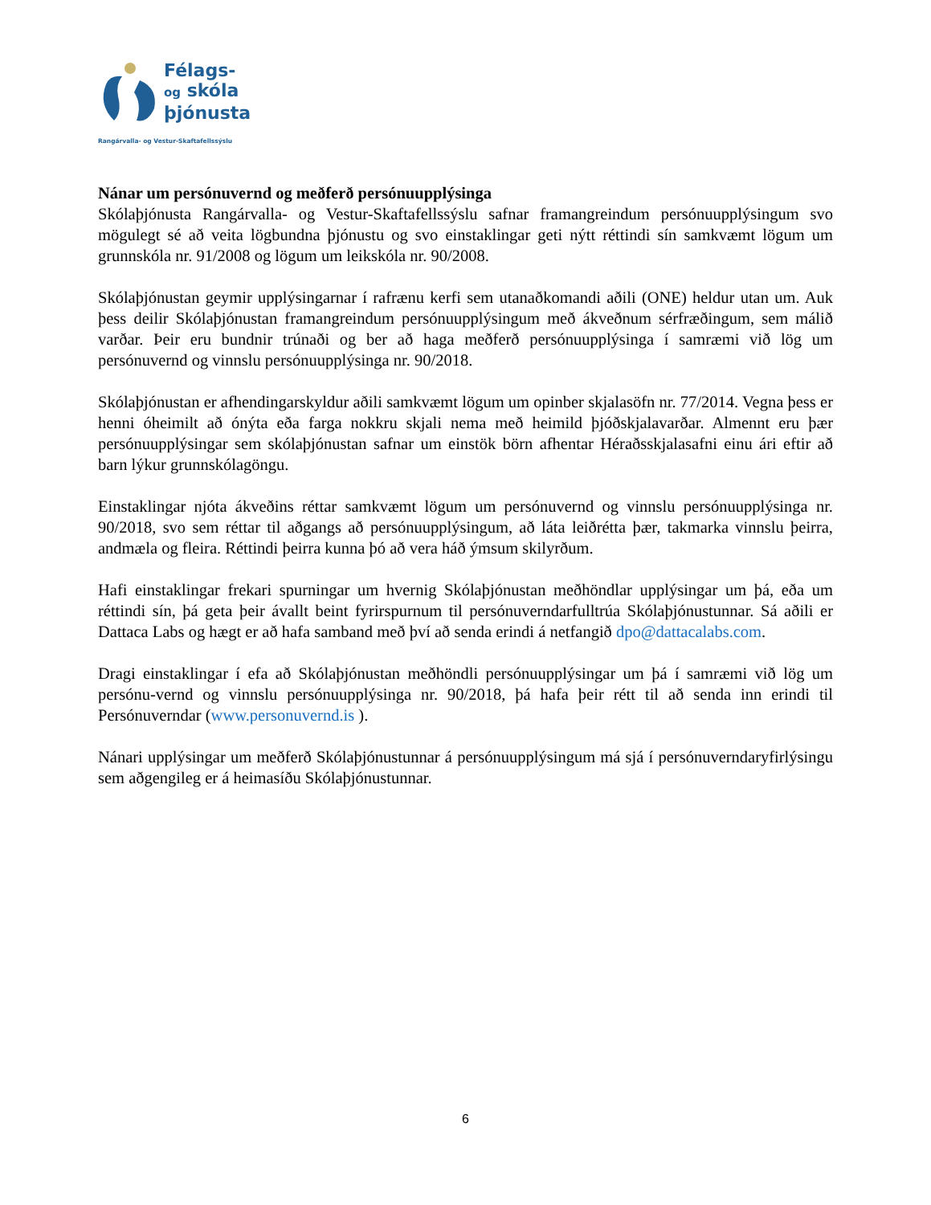Félags-
og skóla
þjónusta
Rangárvalla- og Vestur-Skaftafellssýslu
Nánar um persónuvernd og meðferð persónuupplýsinga
Skólaþjónusta Rangárvalla- og Vestur-Skaftafellssýslu safnar framangreindum persónuupplýsingum svo mögulegt sé að veita lögbundna þjónustu og svo einstaklingar geti nýtt réttindi sín samkvæmt lögum um grunnskóla nr. 91/2008 og lögum um leikskóla nr. 90/2008.
Skólaþjónustan geymir upplýsingarnar í rafrænu kerfi sem utanaðkomandi aðili (ONE) heldur utan um. Auk þess deilir Skólaþjónustan framangreindum persónuupplýsingum með ákveðnum sérfræðingum, sem málið varðar. Þeir eru bundnir trúnaði og ber að haga meðferð persónuupplýsinga í samræmi við lög um persónuvernd og vinnslu persónuupplýsinga nr. 90/2018.
Skólaþjónustan er afhendingarskyldur aðili samkvæmt lögum um opinber skjalasöfn nr. 77/2014. Vegna þess er henni óheimilt að ónýta eða farga nokkru skjali nema með heimild þjóðskjalavarðar. Almennt eru þær persónuupplýsingar sem skólaþjónustan safnar um einstök börn afhentar Héraðsskjalasafni einu ári eftir að barn lýkur grunnskólagöngu.
Einstaklingar njóta ákveðins réttar samkvæmt lögum um persónuvernd og vinnslu persónuupplýsinga nr. 90/2018, svo sem réttar til aðgangs að persónuupplýsingum, að láta leiðrétta þær, takmarka vinnslu þeirra, andmæla og fleira. Réttindi þeirra kunna þó að vera háð ýmsum skilyrðum.
Hafi einstaklingar frekari spurningar um hvernig Skólaþjónustan meðhöndlar upplýsingar um þá, eða um réttindi sín, þá geta þeir ávallt beint fyrirspurnum til persónuverndarfulltrúa Skólaþjónustunnar. Sá aðili er Dattaca Labs og hægt er að hafa samband með því að senda erindi á netfangið dpo@dattacalabs.com.
Dragi einstaklingar í efa að Skólaþjónustan meðhöndli persónuupplýsingar um þá í samræmi við lög um persónu-vernd og vinnslu persónuupplýsinga nr. 90/2018, þá hafa þeir rétt til að senda inn erindi til Persónuverndar (www.personuvernd.is ).
Nánari upplýsingar um meðferð Skólaþjónustunnar á persónuupplýsingum má sjá í persónuverndaryfirlýsingu sem aðgengileg er á heimasíðu Skólaþjónustunnar.
6